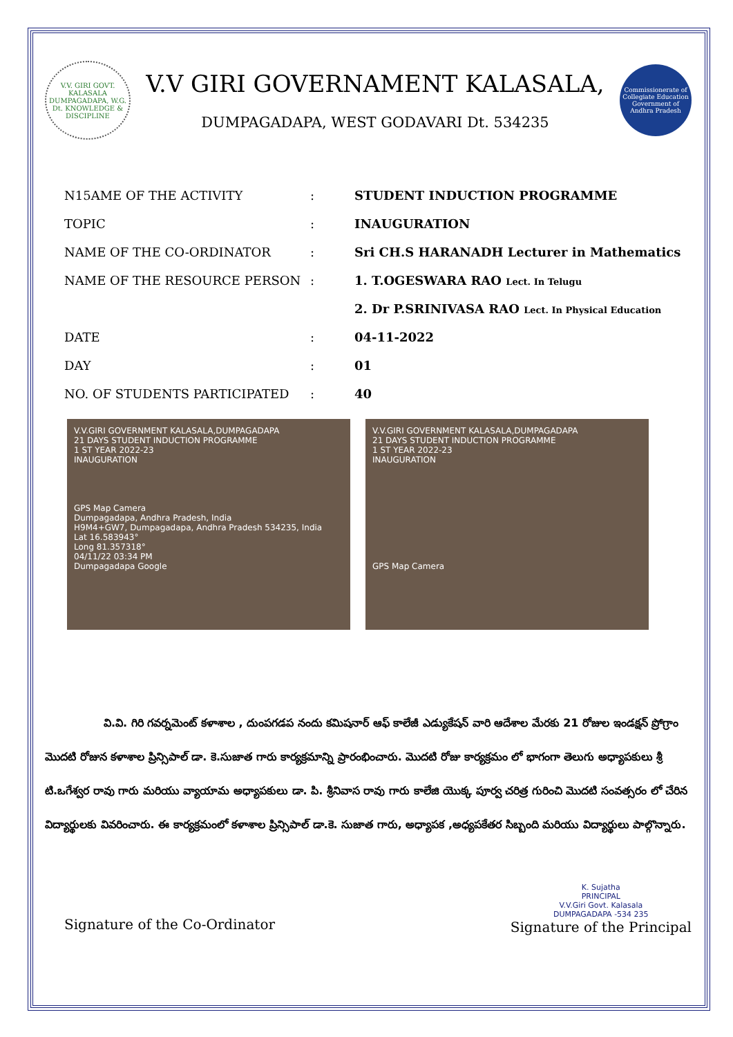V.V. GIRI GOVT. KALASALA DUMPAGADAPA, W.G. Dt. KNOWLEDGE & DISCIPLINE
V.V GIRI GOVERNAMENT KALASALA,
DUMPAGADAPA, WEST GODAVARI Dt. 534235
Commissionerate of Collegiate Education Government of Andhra Pradesh
| N15AME OF THE ACTIVITY | : | STUDENT INDUCTION PROGRAMME |
| TOPIC | : | INAUGURATION |
| NAME OF THE CO-ORDINATOR | : | Sri CH.S HARANADH Lecturer in Mathematics |
| NAME OF THE RESOURCE PERSON | : | 1. T.OGESWARA RAO Lect. In Telugu |
| | | 2. Dr P.SRINIVASA RAO Lect. In Physical Education |
| DATE | : | 04-11-2022 |
| DAY | : | 01 |
| NO. OF STUDENTS PARTICIPATED | : | 40 |
V.V.GIRI GOVERNMENT KALASALA,DUMPAGADAPA
21 DAYS STUDENT INDUCTION PROGRAMME
1 ST YEAR 2022-23
INAUGURATION
GPS Map Camera
Dumpagadapa, Andhra Pradesh, India
H9M4+GW7, Dumpagadapa, Andhra Pradesh 534235, India
Lat 16.583943°
Long 81.357318°
04/11/22 03:34 PM
Dumpagadapa Google
V.V.GIRI GOVERNMENT KALASALA,DUMPAGADAPA
21 DAYS STUDENT INDUCTION PROGRAMME
1 ST YEAR 2022-23
INAUGURATION
GPS Map Camera
వి.వి. గిరి గవర్నమెంట్ కళాశాల , దుంపగడప నందు కమిషనార్ ఆఫ్ కాలేజీ ఎడ్యుకేషన్ వారి ఆదేశాల మేరకు 21 రోజుల ఇండక్షన్ ప్రోగ్రాం మొదటి రోజున కళాశాల ప్రిన్సిపాల్ డా. కె.సుజాత గారు కార్యక్రమాన్ని ప్రారంభించారు. మొదటి రోజు కార్యక్రమం లో భాగంగా తెలుగు అధ్యాపకులు శ్రీ టి.ఒగేశ్వర రావు గారు మరియు వ్యాయామ అధ్యాపకులు డా. పి. శ్రీనివాస రావు గారు కాలేజి యొక్క పూర్వ చరిత్ర గురించి మొదటి సంవత్సరం లో చేరిన విద్యార్థులకు వివరించారు. ఈ కార్యక్రమంలో కళాశాల ప్రిన్సిపాల్ డా.కె. సుజాత గారు, అధ్యాపక ,అధ్యపకేతర సిబ్బంది మరియు విద్యార్థులు పాల్గొన్నారు.
Signature of the Co-Ordinator
K. Sujatha
PRINCIPAL
V.V.Giri Govt. Kalasala
DUMPAGADAPA -534 235
Signature of the Principal